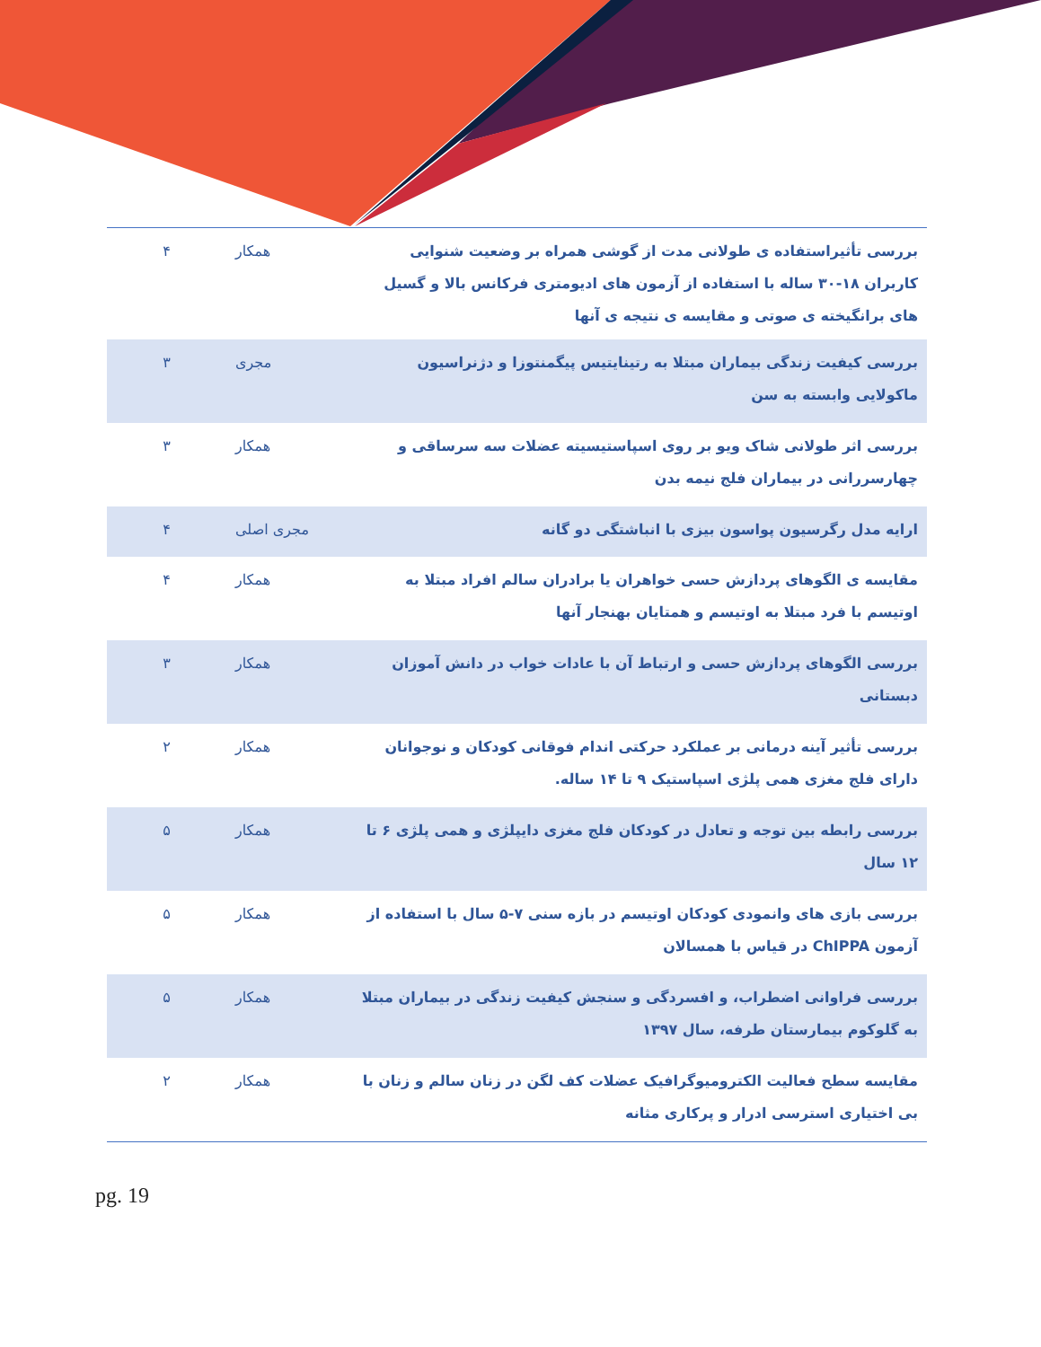| بررسی تأثیراستفاده ی طولانی مدت از گوشی همراه بر وضعیت شنوایی کاربران ۱۸-۳۰ ساله با استفاده از آزمون های ادیومتری فرکانس بالا و گسیل های برانگیخته ی صوتی و مقایسه ی نتیجه ی آنها | همکار | ۴ |
| بررسی کیفیت زندگی بیماران مبتلا به رتینایتیس پیگمنتوزا و دژنراسیون ماکولایی وابسته به سن | مجری | ۳ |
| بررسی اثر طولانی شاک ویو بر روی اسپاستیسیته عضلات سه سرساقی و چهارسررانی در بیماران فلج نیمه بدن | همکار | ۳ |
| ارایه مدل رگرسیون پواسون بیزی با انباشتگی دو گانه | مجری اصلی | ۴ |
| مقایسه ی الگوهای پردازش حسی خواهران یا برادران سالم افراد مبتلا به اوتیسم با فرد مبتلا به اوتیسم و همتایان بهنجار آنها | همکار | ۴ |
| بررسی الگوهای پردازش حسی و ارتباط آن با عادات خواب در دانش آموزان دبستانی | همکار | ۳ |
| بررسی تأثیر آینه درمانی بر عملکرد حرکتی اندام فوقانی کودکان و نوجوانان دارای فلج مغزی همی پلژی اسپاستیک ۹ تا ۱۴ ساله. | همکار | ۲ |
| بررسی رابطه بین توجه و تعادل در کودکان فلج مغزی دایپلژی و همی پلژی ۶ تا ۱۲ سال | همکار | ۵ |
| بررسی بازی های وانمودی کودکان اوتیسم در بازه سنی ۷-۵ سال با استفاده از آزمون ChIPPA در قیاس با همسالان | همکار | ۵ |
| بررسی فراوانی اضطراب، و افسردگی و سنجش کیفیت زندگی در بیماران مبتلا به گلوکوم بیمارستان طرفه، سال ۱۳۹۷ | همکار | ۵ |
| مقایسه سطح فعالیت الکترومیوگرافیک عضلات کف لگن در زنان سالم و زنان با بی اختیاری استرسی ادرار و پرکاری مثانه | همکار | ۲ |
pg. 19